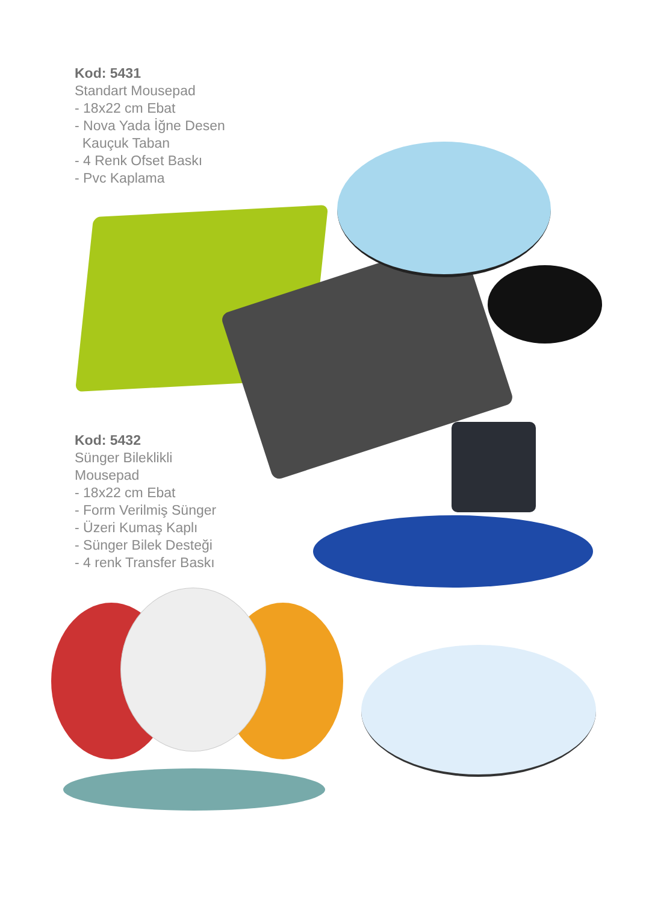Kod: 5431
Standart Mousepad
- 18x22 cm Ebat
- Nova Yada İğne Desen
Kauçuk Taban
- 4 Renk Ofset Baskı
- Pvc Kaplama
Kod: 5432
Sünger Bileklikli
Mousepad
- 18x22 cm Ebat
- Form Verilmiş Sünger
- Üzeri Kumaş Kaplı
- Sünger Bilek Desteği
- 4 renk Transfer Baskı